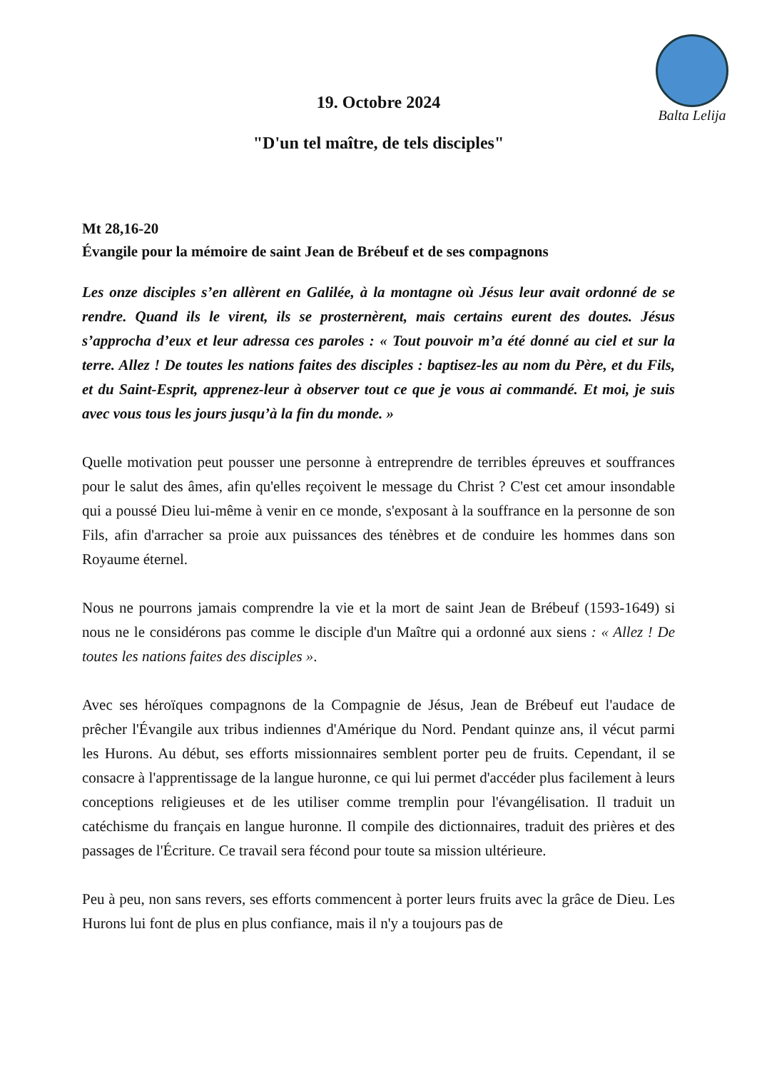Balta Lelija
19. Octobre 2024
"D'un tel maître, de tels disciples"
Mt 28,16-20
Évangile pour la mémoire de saint Jean de Brébeuf et de ses compagnons
Les onze disciples s’en allèrent en Galilée, à la montagne où Jésus leur avait ordonné de se rendre. Quand ils le virent, ils se prosternèrent, mais certains eurent des doutes. Jésus s’approcha d’eux et leur adressa ces paroles : « Tout pouvoir m’a été donné au ciel et sur la terre. Allez ! De toutes les nations faites des disciples : baptisez-les au nom du Père, et du Fils, et du Saint-Esprit, apprenez-leur à observer tout ce que je vous ai commandé. Et moi, je suis avec vous tous les jours jusqu’à la fin du monde. »
Quelle motivation peut pousser une personne à entreprendre de terribles épreuves et souffrances pour le salut des âmes, afin qu'elles reçoivent le message du Christ ? C'est cet amour insondable qui a poussé Dieu lui-même à venir en ce monde, s'exposant à la souffrance en la personne de son Fils, afin d'arracher sa proie aux puissances des ténèbres et de conduire les hommes dans son Royaume éternel.
Nous ne pourrons jamais comprendre la vie et la mort de saint Jean de Brébeuf (1593-1649) si nous ne le considérons pas comme le disciple d'un Maître qui a ordonné aux siens : « Allez ! De toutes les nations faites des disciples ».
Avec ses héroïques compagnons de la Compagnie de Jésus, Jean de Brébeuf eut l'audace de prêcher l'Évangile aux tribus indiennes d'Amérique du Nord. Pendant quinze ans, il vécut parmi les Hurons. Au début, ses efforts missionnaires semblent porter peu de fruits. Cependant, il se consacre à l'apprentissage de la langue huronne, ce qui lui permet d'accéder plus facilement à leurs conceptions religieuses et de les utiliser comme tremplin pour l'évangélisation. Il traduit un catéchisme du français en langue huronne. Il compile des dictionnaires, traduit des prières et des passages de l'Écriture. Ce travail sera fécond pour toute sa mission ultérieure.
Peu à peu, non sans revers, ses efforts commencent à porter leurs fruits avec la grâce de Dieu. Les Hurons lui font de plus en plus confiance, mais il n'y a toujours pas de